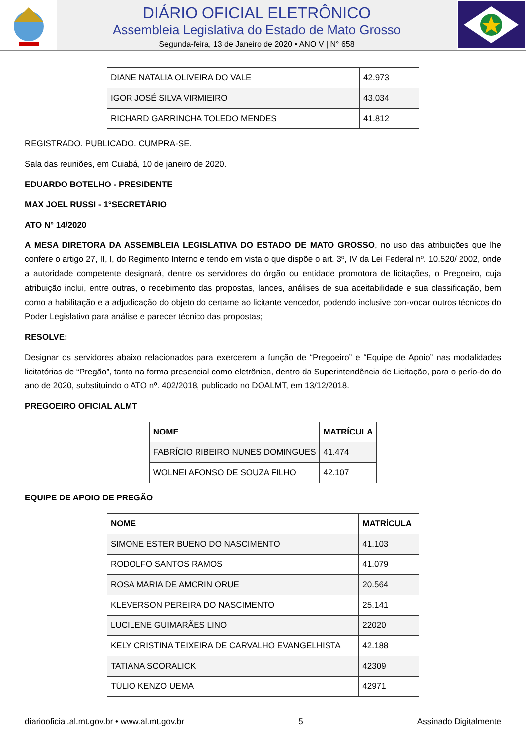DIÁRIO OFICIAL ELETRÔNICO
Assembleia Legislativa do Estado de Mato Grosso
Segunda-feira, 13 de Janeiro de 2020 • ANO V | N° 658
| DIANE NATALIA OLIVEIRA DO VALE | 42.973 |
| IGOR JOSÉ SILVA VIRMIEIRO | 43.034 |
| RICHARD GARRINCHA TOLEDO MENDES | 41.812 |
REGISTRADO. PUBLICADO. CUMPRA-SE.
Sala das reuniões, em Cuiabá, 10 de janeiro de 2020.
EDUARDO BOTELHO - PRESIDENTE
MAX JOEL RUSSI - 1°SECRETÁRIO
ATO N° 14/2020
A MESA DIRETORA DA ASSEMBLEIA LEGISLATIVA DO ESTADO DE MATO GROSSO, no uso das atribuições que lhe confere o artigo 27, II, I, do Regimento Interno e tendo em vista o que dispõe o art. 3º, IV da Lei Federal nº. 10.520/ 2002, onde a autoridade competente designará, dentre os servidores do órgão ou entidade promotora de licitações, o Pregoeiro, cuja atribuição inclui, entre outras, o recebimento das propostas, lances, análises de sua aceitabilidade e sua classificação, bem como a habilitação e a adjudicação do objeto do certame ao licitante vencedor, podendo inclusive con-vocar outros técnicos do Poder Legislativo para análise e parecer técnico das propostas;
RESOLVE:
Designar os servidores abaixo relacionados para exercerem a função de “Pregoeiro” e “Equipe de Apoio” nas modalidades licitatórias de “Pregão”, tanto na forma presencial como eletrônica, dentro da Superintendência de Licitação, para o perío-do do ano de 2020, substituindo o ATO nº. 402/2018, publicado no DOALMT, em 13/12/2018.
PREGOEIRO OFICIAL ALMT
| NOME | MATRÍCULA |
| --- | --- |
| FABRÍCIO RIBEIRO NUNES DOMINGUES | 41.474 |
| WOLNEI AFONSO DE SOUZA FILHO | 42.107 |
EQUIPE DE APOIO DE PREGÃO
| NOME | MATRÍCULA |
| --- | --- |
| SIMONE ESTER BUENO DO NASCIMENTO | 41.103 |
| RODOLFO SANTOS RAMOS | 41.079 |
| ROSA MARIA DE AMORIN ORUE | 20.564 |
| KLEVERSON PEREIRA DO NASCIMENTO | 25.141 |
| LUCILENE GUIMARÃES LINO | 22020 |
| KELY CRISTINA TEIXEIRA DE CARVALHO EVANGELHISTA | 42.188 |
| TATIANA SCORALICK | 42309 |
| TÚLIO KENZO UEMA | 42971 |
diariooficial.al.mt.gov.br • www.al.mt.gov.br 5 Assinado Digitalmente